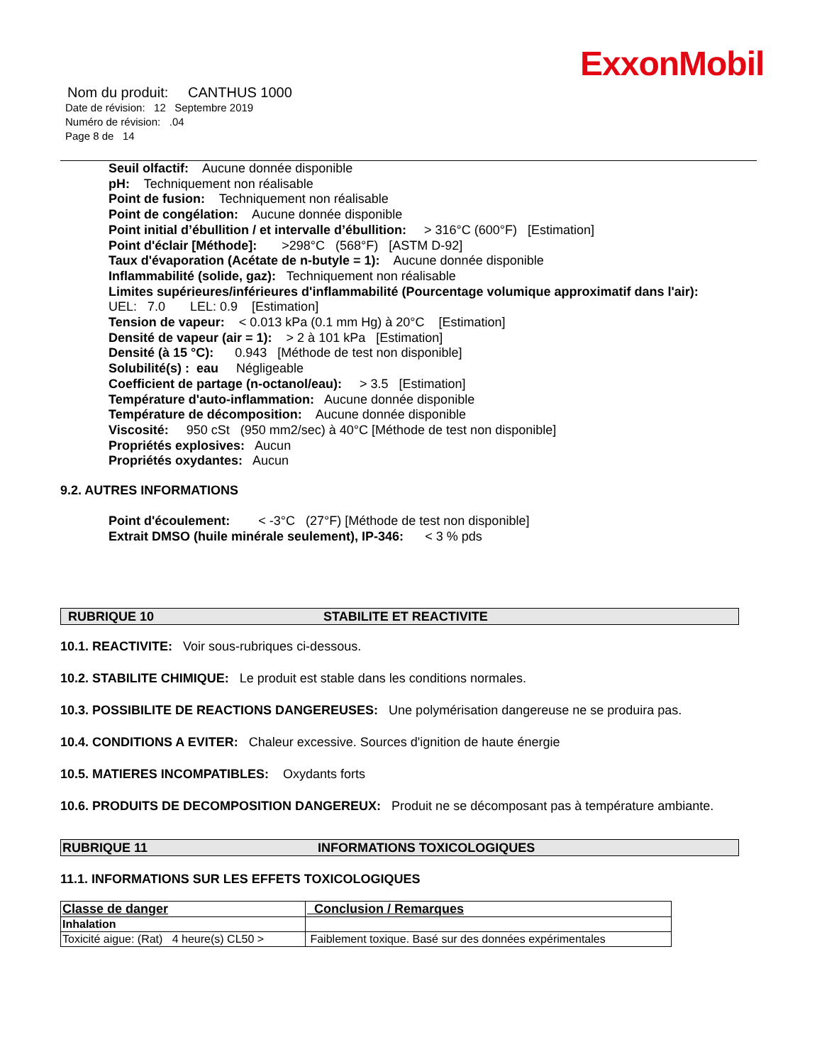ExxonMobil
Nom du produit: CANTHUS 1000
Date de révision: 12 Septembre 2019
Numéro de révision: .04
Page 8 de 14
Seuil olfactif: Aucune donnée disponible
pH: Techniquement non réalisable
Point de fusion: Techniquement non réalisable
Point de congélation: Aucune donnée disponible
Point initial d’ébullition / et intervalle d’ébullition: > 316°C (600°F) [Estimation]
Point d'éclair [Méthode]: >298°C (568°F) [ASTM D-92]
Taux d'évaporation (Acétate de n-butyle = 1): Aucune donnée disponible
Inflammabilité (solide, gaz): Techniquement non réalisable
Limites supérieures/inférieures d'inflammabilité (Pourcentage volumique approximatif dans l'air):
UEL: 7.0 LEL: 0.9 [Estimation]
Tension de vapeur: < 0.013 kPa (0.1 mm Hg) à 20°C [Estimation]
Densité de vapeur (air = 1): > 2 à 101 kPa [Estimation]
Densité (à 15 °C): 0.943 [Méthode de test non disponible]
Solubilité(s) : eau Négligeable
Coefficient de partage (n-octanol/eau): > 3.5 [Estimation]
Température d'auto-inflammation: Aucune donnée disponible
Température de décomposition: Aucune donnée disponible
Viscosité: 950 cSt (950 mm2/sec) à 40°C [Méthode de test non disponible]
Propriétés explosives: Aucun
Propriétés oxydantes: Aucun
9.2. AUTRES INFORMATIONS
Point d'écoulement: < -3°C (27°F) [Méthode de test non disponible]
Extrait DMSO (huile minérale seulement), IP-346: < 3 % pds
RUBRIQUE 10 STABILITE ET REACTIVITE
10.1. REACTIVITE: Voir sous-rubriques ci-dessous.
10.2. STABILITE CHIMIQUE: Le produit est stable dans les conditions normales.
10.3. POSSIBILITE DE REACTIONS DANGEREUSES: Une polymérisation dangereuse ne se produira pas.
10.4. CONDITIONS A EVITER: Chaleur excessive. Sources d'ignition de haute énergie
10.5. MATIERES INCOMPATIBLES: Oxydants forts
10.6. PRODUITS DE DECOMPOSITION DANGEREUX: Produit ne se décomposant pas à température ambiante.
RUBRIQUE 11 INFORMATIONS TOXICOLOGIQUES
11.1. INFORMATIONS SUR LES EFFETS TOXICOLOGIQUES
| Classe de danger | Conclusion / Remarques |
| --- | --- |
| Inhalation | |
| Toxicité aigue: (Rat) 4 heure(s) CL50 > | Faiblement toxique. Basé sur des données expérimentales |